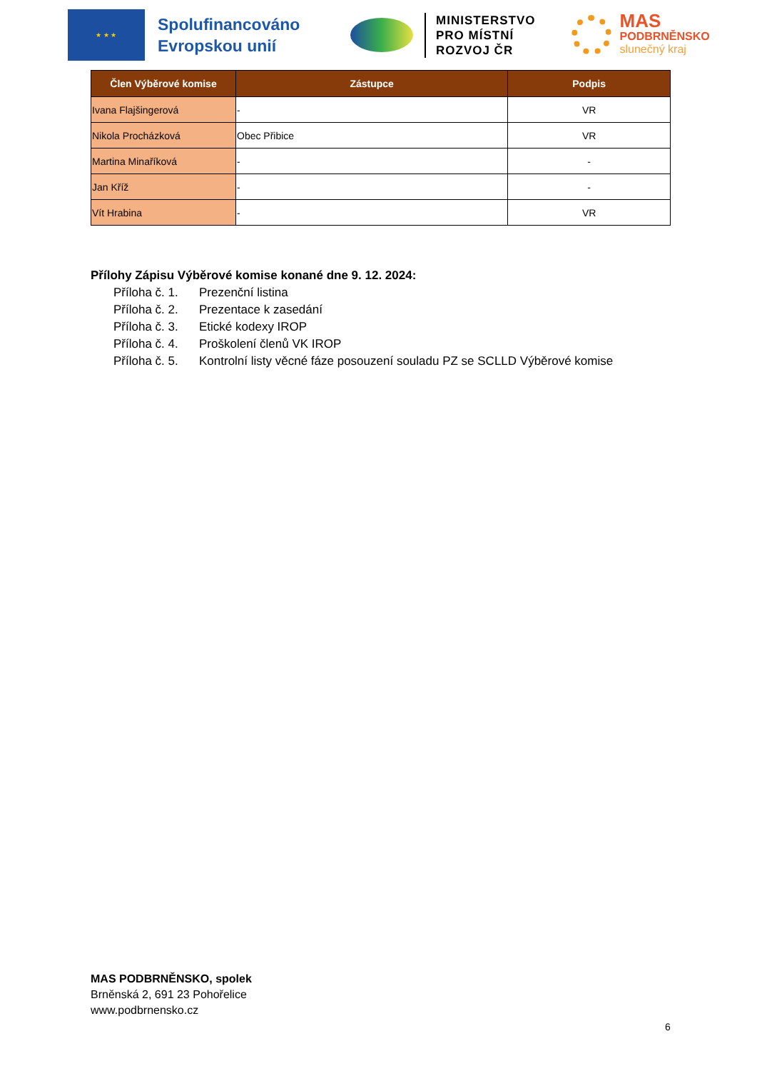★ ★ ★
Spolufinancováno Evropskou unií
MINISTERSTVO
PRO MÍSTNÍ
ROZVOJ ČR
MAS
PODBRNĚNSKO
slunečný kraj
| Člen Výběrové komise | Zástupce | Podpis |
| --- | --- | --- |
| Ivana Flajšingerová | - | VR |
| Nikola Procházková | Obec Přibice | VR |
| Martina Minaříková | - | - |
| Jan Kříž | - | - |
| Vít Hrabina | - | VR |
Přílohy Zápisu Výběrové komise konané dne 9. 12. 2024:
Příloha č. 1. Prezenční listina
Příloha č. 2. Prezentace k zasedání
Příloha č. 3. Etické kodexy IROP
Příloha č. 4. Proškolení členů VK IROP
Příloha č. 5. Kontrolní listy věcné fáze posouzení souladu PZ se SCLLD Výběrové komise
MAS PODBRNĚNSKO, spolek
Brněnská 2, 691 23 Pohořelice
www.podbrnensko.cz
6